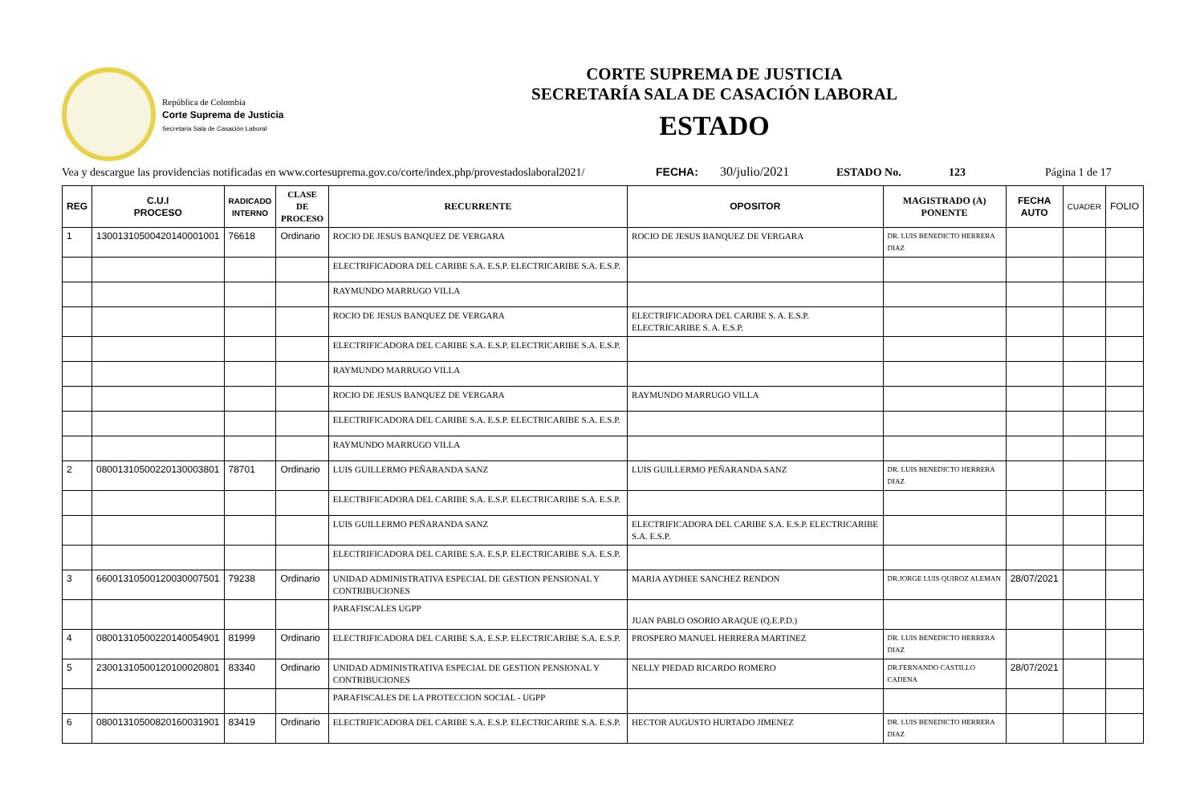República de Colombia
Corte Suprema de Justicia
Secretaria Sala de Casación Laboral
CORTE SUPREMA DE JUSTICIA
SECRETARÍA SALA DE CASACIÓN LABORAL
ESTADO
Vea y descargue las providencias notificadas en www.cortesuprema.gov.co/corte/index.php/provestadoslaboral2021/ FECHA: 30/julio/2021 ESTADO No. 123 Página 1 de 17
| REG | C.U.I PROCESO | RADICADO INTERNO | CLASE DE PROCESO | RECURRENTE | OPOSITOR | MAGISTRADO (A) PONENTE | FECHA AUTO | CUADER | FOLIO |
| --- | --- | --- | --- | --- | --- | --- | --- | --- | --- |
| 1 | 13001310500420140001001 | 76618 | Ordinario | ROCIO DE JESUS BANQUEZ DE VERGARA | ROCIO DE JESUS BANQUEZ DE VERGARA | DR. LUIS BENEDICTO HERRERA DIAZ | | | |
| | | | | ELECTRIFICADORA DEL CARIBE S.A. E.S.P. ELECTRICARIBE S.A. E.S.P. | | | | | |
| | | | | RAYMUNDO MARRUGO VILLA | | | | | |
| | | | | ROCIO DE JESUS BANQUEZ DE VERGARA | ELECTRIFICADORA DEL CARIBE S. A. E.S.P. ELECTRICARIBE S. A. E.S.P. | | | | |
| | | | | ELECTRIFICADORA DEL CARIBE S.A. E.S.P. ELECTRICARIBE S.A. E.S.P. | | | | | |
| | | | | RAYMUNDO MARRUGO VILLA | | | | | |
| | | | | ROCIO DE JESUS BANQUEZ DE VERGARA | RAYMUNDO MARRUGO VILLA | | | | |
| | | | | ELECTRIFICADORA DEL CARIBE S.A. E.S.P. ELECTRICARIBE S.A. E.S.P. | | | | | |
| | | | | RAYMUNDO MARRUGO VILLA | | | | | |
| 2 | 08001310500220130003801 | 78701 | Ordinario | LUIS GUILLERMO PEÑARANDA SANZ | LUIS GUILLERMO PEÑARANDA SANZ | DR. LUIS BENEDICTO HERRERA DIAZ | | | |
| | | | | ELECTRIFICADORA DEL CARIBE S.A. E.S.P. ELECTRICARIBE S.A. E.S.P. | | | | | |
| | | | | LUIS GUILLERMO PEÑARANDA SANZ | ELECTRIFICADORA DEL CARIBE S.A. E.S.P. ELECTRICARIBE S.A. E.S.P. | | | | |
| | | | | ELECTRIFICADORA DEL CARIBE S.A. E.S.P. ELECTRICARIBE S.A. E.S.P. | | | | | |
| 3 | 66001310500120030007501 | 79238 | Ordinario | UNIDAD ADMINISTRATIVA ESPECIAL DE GESTION PENSIONAL Y CONTRIBUCIONES | MARIA AYDHEE SANCHEZ RENDON | DR.JORGE LUIS QUIROZ ALEMAN | 28/07/2021 | | |
| | | | | PARAFISCALES UGPP | JUAN PABLO OSORIO ARAQUE (Q.E.P.D.) | | | | |
| 4 | 08001310500220140054901 | 81999 | Ordinario | ELECTRIFICADORA DEL CARIBE S.A. E.S.P. ELECTRICARIBE S.A. E.S.P. | PROSPERO MANUEL HERRERA MARTINEZ | DR. LUIS BENEDICTO HERRERA DIAZ | | | |
| 5 | 23001310500120100020801 | 83340 | Ordinario | UNIDAD ADMINISTRATIVA ESPECIAL DE GESTION PENSIONAL Y CONTRIBUCIONES | NELLY PIEDAD RICARDO ROMERO | DR.FERNANDO CASTILLO CADENA | 28/07/2021 | | |
| | | | | PARAFISCALES DE LA PROTECCION SOCIAL - UGPP | | | | | |
| 6 | 08001310500820160031901 | 83419 | Ordinario | ELECTRIFICADORA DEL CARIBE S.A. E.S.P. ELECTRICARIBE S.A. E.S.P. | HECTOR AUGUSTO HURTADO JIMENEZ | DR. LUIS BENEDICTO HERRERA DIAZ | | | |